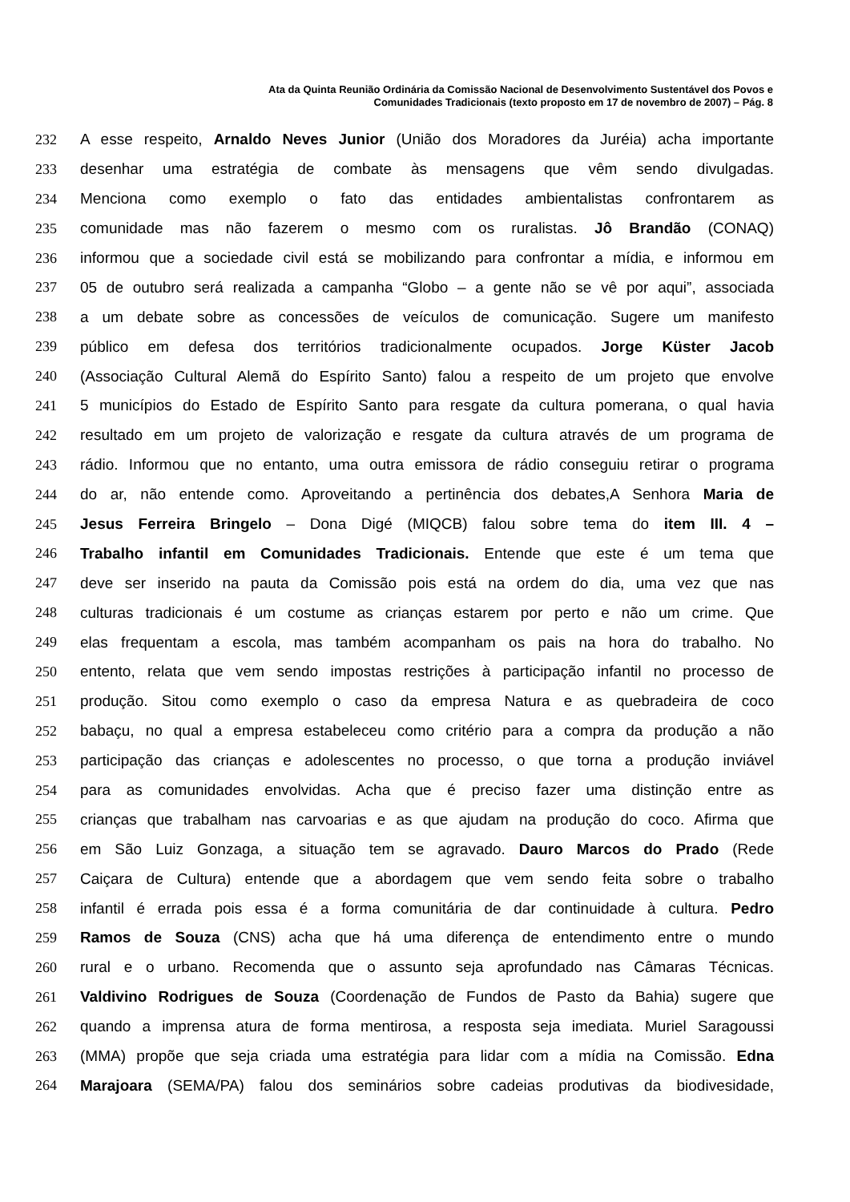Ata da Quinta Reunião Ordinária da Comissão Nacional de Desenvolvimento Sustentável dos Povos e
Comunidades Tradicionais (texto proposto em 17 de novembro de 2007) – Pág. 8
232 A esse respeito, Arnaldo Neves Junior (União dos Moradores da Juréia) acha importante
233 desenhar uma estratégia de combate às mensagens que vêm sendo divulgadas.
234 Menciona como exemplo o fato das entidades ambientalistas confrontarem as
235 comunidade mas não fazerem o mesmo com os ruralistas. Jô Brandão (CONAQ)
236 informou que a sociedade civil está se mobilizando para confrontar a mídia, e informou em
237 05 de outubro será realizada a campanha “Globo – a gente não se vê por aqui”, associada
238 a um debate sobre as concessões de veículos de comunicação. Sugere um manifesto
239 público em defesa dos territórios tradicionalmente ocupados. Jorge Küster Jacob
240 (Associação Cultural Alemã do Espírito Santo) falou a respeito de um projeto que envolve
241 5 municípios do Estado de Espírito Santo para resgate da cultura pomerana, o qual havia
242 resultado em um projeto de valorização e resgate da cultura através de um programa de
243 rádio. Informou que no entanto, uma outra emissora de rádio conseguiu retirar o programa
244 do ar, não entende como. Aproveitando a pertinência dos debates,A Senhora Maria de
245 Jesus Ferreira Bringelo – Dona Digé (MIQCB) falou sobre tema do item III. 4 –
246 Trabalho infantil em Comunidades Tradicionais. Entende que este é um tema que
247 deve ser inserido na pauta da Comissão pois está na ordem do dia, uma vez que nas
248 culturas tradicionais é um costume as crianças estarem por perto e não um crime. Que
249 elas frequentam a escola, mas também acompanham os pais na hora do trabalho. No
250 entento, relata que vem sendo impostas restrições à participação infantil no processo de
251 produção. Sitou como exemplo o caso da empresa Natura e as quebradeira de coco
252 babaçu, no qual a empresa estabeleceu como critério para a compra da produção a não
253 participação das crianças e adolescentes no processo, o que torna a produção inviável
254 para as comunidades envolvidas. Acha que é preciso fazer uma distinção entre as
255 crianças que trabalham nas carvoarias e as que ajudam na produção do coco. Afirma que
256 em São Luiz Gonzaga, a situação tem se agravado. Dauro Marcos do Prado (Rede
257 Caiçara de Cultura) entende que a abordagem que vem sendo feita sobre o trabalho
258 infantil é errada pois essa é a forma comunitária de dar continuidade à cultura. Pedro
259 Ramos de Souza (CNS) acha que há uma diferença de entendimento entre o mundo
260 rural e o urbano. Recomenda que o assunto seja aprofundado nas Câmaras Técnicas.
261 Valdivino Rodrigues de Souza (Coordenação de Fundos de Pasto da Bahia) sugere que
262 quando a imprensa atura de forma mentirosa, a resposta seja imediata. Muriel Saragoussi
263 (MMA) propõe que seja criada uma estratégia para lidar com a mídia na Comissão. Edna
264 Marajoara (SEMA/PA) falou dos seminários sobre cadeias produtivas da biodivesidade,